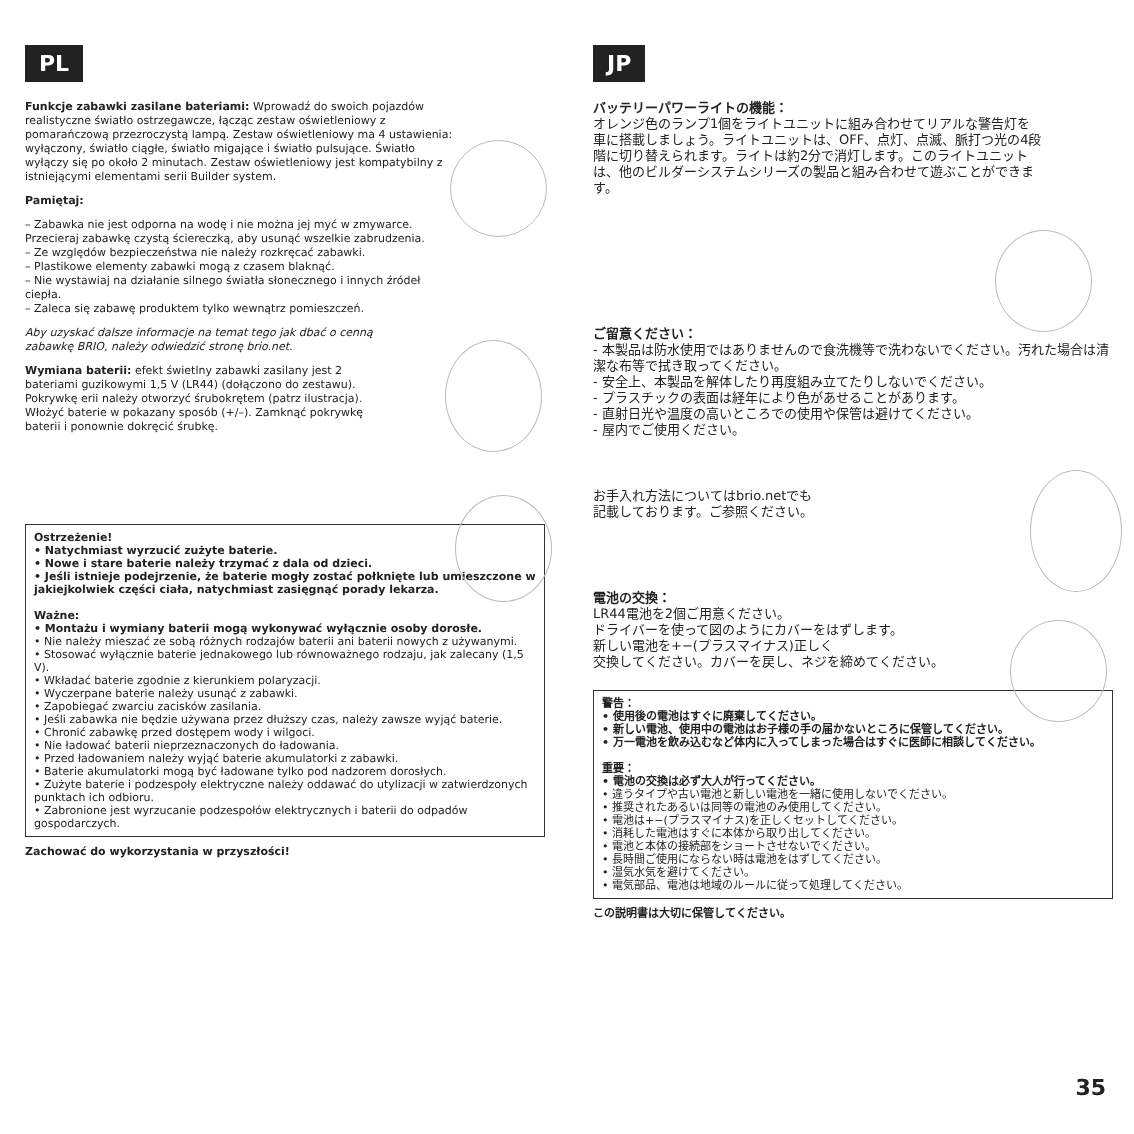PL
Funkcje zabawki zasilane bateriami: Wprowadź do swoich pojazdów realistyczne światło ostrzegawcze, łącząc zestaw oświetleniowy z pomarańczową przezroczystą lampą. Zestaw oświetleniowy ma 4 ustawienia: wyłączony, światło ciągłe, światło migające i światło pulsujące. Światło wyłączy się po około 2 minutach. Zestaw oświetleniowy jest kompatybilny z istniejącymi elementami serii Builder system.
Pamiętaj:
– Zabawka nie jest odporna na wodę i nie można jej myć w zmywarce. Przecieraj zabawkę czystą ściereczką, aby usunąć wszelkie zabrudzenia.
– Ze względów bezpieczeństwa nie należy rozkręcać zabawki.
– Plastikowe elementy zabawki mogą z czasem blaknąć.
– Nie wystawiaj na działanie silnego światła słonecznego i innych źródeł ciepła.
– Zaleca się zabawę produktem tylko wewnątrz pomieszczeń.
Aby uzyskać dalsze informacje na temat tego jak dbać o cenną zabawkę BRIO, należy odwiedzić stronę brio.net.
Wymiana baterii: efekt świetlny zabawki zasilany jest 2 bateriami guzikowymi 1,5 V (LR44) (dołączono do zestawu). Pokrywkę erii należy otworzyć śrubokrętem (patrz ilustracja). Włożyć baterie w pokazany sposób (+/–). Zamknąć pokrywkę baterii i ponownie dokręcić śrubkę.
Ostrzeżenie!
• Natychmiast wyrzucić zużyte baterie.
• Nowe i stare baterie należy trzymać z dala od dzieci.
• Jeśli istnieje podejrzenie, że baterie mogły zostać połknięte lub umieszczone w jakiejkolwiek części ciała, natychmiast zasięgnąć porady lekarza.
Ważne:
• Montażu i wymiany baterii mogą wykonywać wyłącznie osoby dorosłe.
• Nie należy mieszać ze sobą różnych rodzajów baterii ani baterii nowych z używanymi.
• Stosować wyłącznie baterie jednakowego lub równoważnego rodzaju, jak zalecany (1,5 V).
• Wkładać baterie zgodnie z kierunkiem polaryzacji.
• Wyczerpane baterie należy usunąć z zabawki.
• Zapobiegać zwarciu zacisków zasilania.
• Jeśli zabawka nie będzie używana przez dłuższy czas, należy zawsze wyjąć baterie.
• Chronić zabawkę przed dostępem wody i wilgoci.
• Nie ładować baterii nieprzeznaczonych do ładowania.
• Przed ładowaniem należy wyjąć baterie akumulatorki z zabawki.
• Baterie akumulatorki mogą być ładowane tylko pod nadzorem dorosłych.
• Zużyte baterie i podzespoły elektryczne należy oddawać do utylizacji w zatwierdzonych punktach ich odbioru.
• Zabronione jest wyrzucanie podzespołów elektrycznych i baterii do odpadów gospodarczych.
Zachować do wykorzystania w przyszłości!
JP
バッテリーパワーライトの機能：
オレンジ色のランプ1個をライトユニットに組み合わせてリアルな警告灯を車に搭載しましょう。ライトユニットは、OFF、点灯、点滅、脈打つ光の4段階に切り替えられます。ライトは約2分で消灯します。このライトユニットは、他のビルダーシステムシリーズの製品と組み合わせて遊ぶことができます。
ご留意ください：
- 本製品は防水使用ではありませんので食洗機等で洗わないでください。汚れた場合は清潔な布等で拭き取ってください。
- 安全上、本製品を解体したり再度組み立てたりしないでください。
- プラスチックの表面は経年により色があせることがあります。
- 直射日光や温度の高いところでの使用や保管は避けてください。
- 屋内でご使用ください。
お手入れ方法についてはbrio.netでも
記載しております。ご参照ください。
電池の交換：
LR44電池を2個ご用意ください。
ドライバーを使って図のようにカバーをはずします。
新しい電池を+−(プラスマイナス)正しく
交換してください。カバーを戻し、ネジを締めてください。
警告：
• 使用後の電池はすぐに廃棄してください。
• 新しい電池、使用中の電池はお子様の手の届かないところに保管してください。
• 万一電池を飲み込むなど体内に入ってしまった場合はすぐに医師に相談してください。
重要：
• 電池の交換は必ず大人が行ってください。
• 違うタイプや古い電池と新しい電池を一緒に使用しないでください。
• 推奨されたあるいは同等の電池のみ使用してください。
• 電池は+−(プラスマイナス)を正しくセットしてください。
• 消耗した電池はすぐに本体から取り出してください。
• 電池と本体の接続部をショートさせないでください。
• 長時間ご使用にならない時は電池をはずしてください。
• 湿気水気を避けてください。
• 電気部品、電池は地域のルールに従って処理してください。
この説明書は大切に保管してください。
35